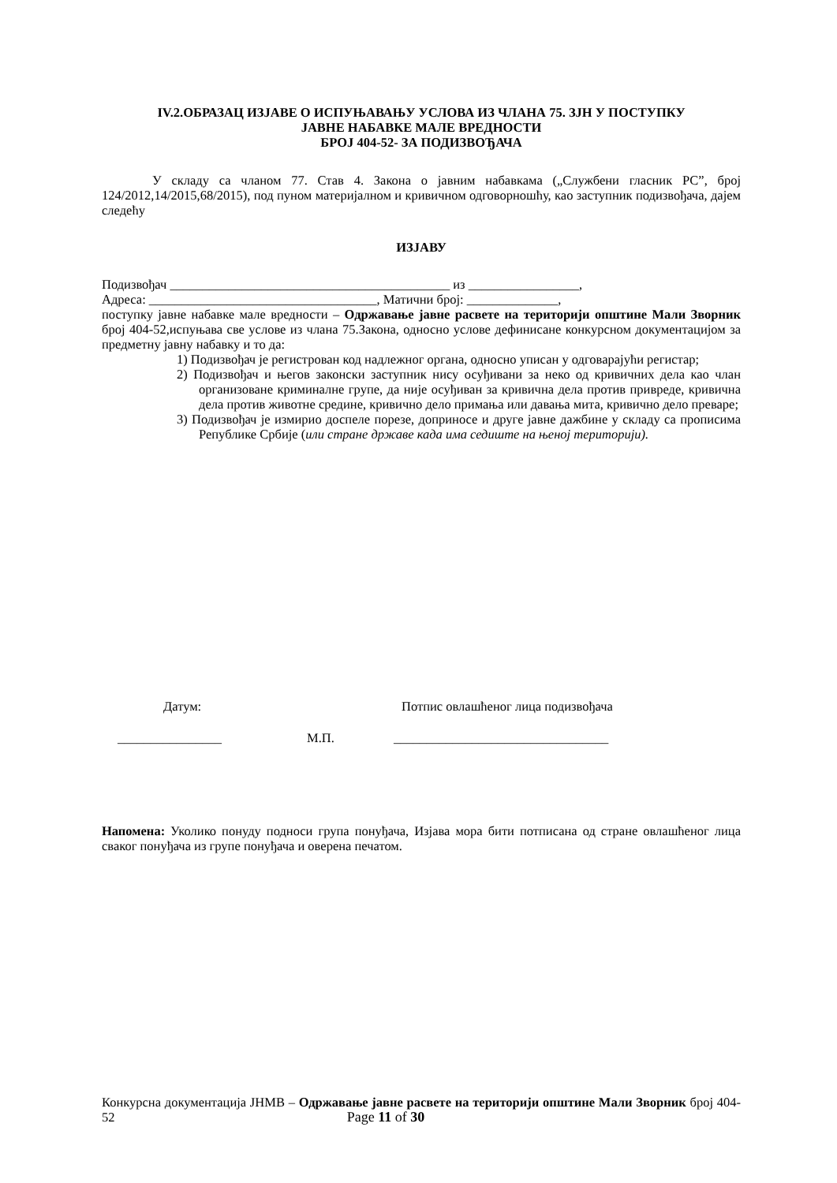IV.2.ОБРАЗАЦ ИЗЈАВЕ О ИСПУЊАВАЊУ УСЛОВА ИЗ ЧЛАНА 75. ЗЈН У ПОСТУПКУ
ЈАВНЕ НАБАВКЕ МАЛЕ ВРЕДНОСТИ
БРОЈ 404-52- ЗА ПОДИЗВОЂАЧА
У складу са чланом 77. Став 4. Закона о јавним набавкама („Службени гласник РС”, број 124/2012,14/2015,68/2015), под пуном материјалном и кривичном одговорношћу, као заступник подизвођача, дајем следећу
ИЗЈАВУ
Подизвођач ___________________________________________ из _________________,
Адреса: ___________________________________, Матични број: ______________,
поступку јавне набавке мале вредности – Одржавање јавне расвете на територији општине Мали Зворник број 404-52,испуњава све услове из члана 75.Закона, односно услове дефинисане конкурсном документацијом за предметну јавну набавку и то да:
1) Подизвођач је регистрован код надлежног органа, односно уписан у одговарајући регистар;
2) Подизвођач и његов законски заступник нису осуђивани за неко од кривичних дела као члан организоване криминалне групе, да није осуђиван за кривична дела против привреде, кривична дела против животне средине, кривично дело примања или давања мита, кривично дело преваре;
3) Подизвођач је измирио доспеле порезе, доприносе и друге јавне дажбине у складу са прописима Републике Србије (или стране државе када има седиште на њеној територији).
Датум: Потпис овлашћеног лица подизвођача
________________ М.П. _________________________________
Напомена: Уколико понуду подноси група понуђача, Изјава мора бити потписана од стране овлашћеног лица сваког понуђача из групе понуђача и оверена печатом.
Конкурсна документација ЈНМВ – Одржавање јавне расвете на територији општине Мали Зворник број 404-52 Page 11 of 30